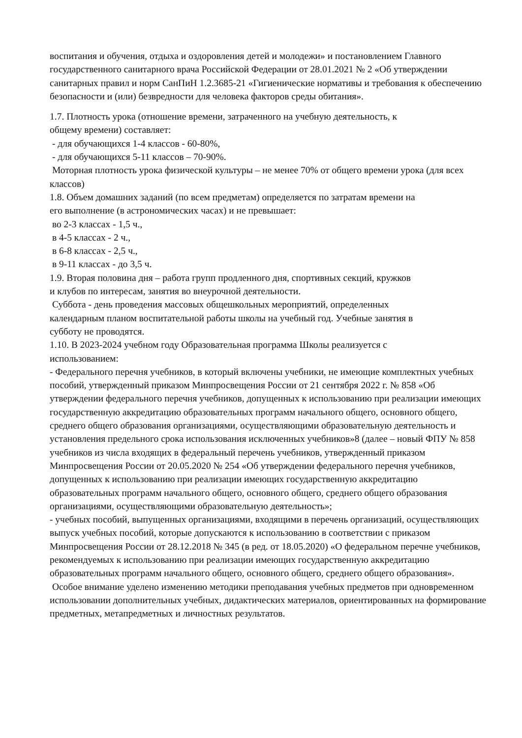воспитания и обучения, отдыха и оздоровления детей и молодежи» и постановлением Главного государственного санитарного врача Российской Федерации от 28.01.2021 № 2 «Об утверждении санитарных правил и норм СанПиН 1.2.3685-21 «Гигиенические нормативы и требования к обеспечению безопасности и (или) безвредности для человека факторов среды обитания».
1.7. Плотность урока (отношение времени, затраченного на учебную деятельность, к
общему времени) составляет:
- для обучающихся 1-4 классов - 60-80%,
- для обучающихся 5-11 классов – 70-90%.
Моторная плотность урока физической культуры – не менее 70% от общего времени урока (для всех классов)
1.8. Объем домашних заданий (по всем предметам) определяется по затратам времени на
его выполнение (в астрономических часах) и не превышает:
во 2-3 классах - 1,5 ч.,
в 4-5 классах - 2 ч.,
в 6-8 классах - 2,5 ч.,
в 9-11 классах - до 3,5 ч.
1.9. Вторая половина дня – работа групп продленного дня, спортивных секций, кружков
и клубов по интересам, занятия во внеурочной деятельности.
Суббота - день проведения массовых общешкольных мероприятий, определенных
календарным планом воспитательной работы школы на учебный год. Учебные занятия в
субботу не проводятся.
1.10. В 2023-2024 учебном году Образовательная программа Школы реализуется с
использованием:
- Федерального перечня учебников, в который включены учебники, не имеющие комплектных учебных пособий, утвержденный приказом Минпросвещения России от 21 сентября 2022 г. № 858 «Об утверждении федерального перечня учебников, допущенных к использованию при реализации имеющих государственную аккредитацию образовательных программ начального общего, основного общего, среднего общего образования организациями, осуществляющими образовательную деятельность и установления предельного срока использования исключенных учебников»8 (далее – новый ФПУ № 858 учебников из числа входящих в федеральный перечень учебников, утвержденный приказом Минпросвещения России от 20.05.2020 № 254 «Об утверждении федерального перечня учебников, допущенных к использованию при реализации имеющих государственную аккредитацию образовательных программ начального общего, основного общего, среднего общего образования организациями, осуществляющими образовательную деятельность»;
- учебных пособий, выпущенных организациями, входящими в перечень организаций, осуществляющих выпуск учебных пособий, которые допускаются к использованию в соответствии с приказом Минпросвещения России от 28.12.2018 № 345 (в ред. от 18.05.2020) «О федеральном перечне учебников, рекомендуемых к использованию при реализации имеющих государственную аккредитацию образовательных программ начального общего, основного общего, среднего общего образования».
Особое внимание уделено изменению методики преподавания учебных предметов при одновременном использовании дополнительных учебных, дидактических материалов, ориентированных на формирование предметных, метапредметных и личностных результатов.